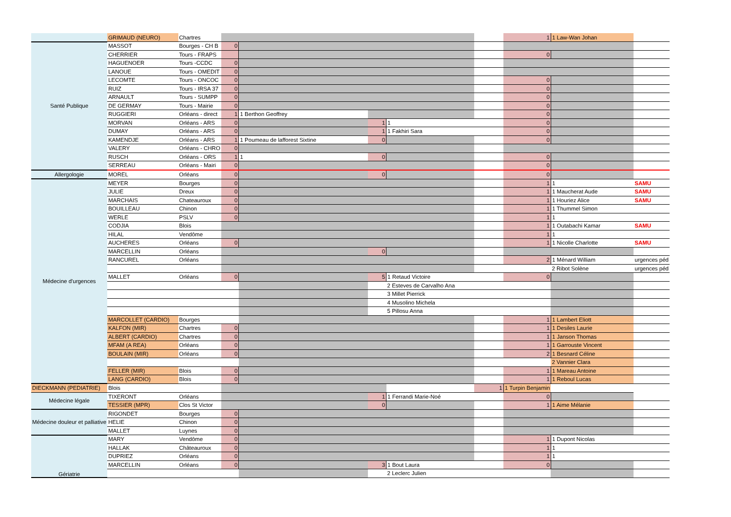| | GRIMAUD (NEURO) | Chartres | | | | | | 1 | 1 Law-Wan Johan | |
| Santé Publique | MASSOT | Bourges - CH B | 0 | | | | | | | |
| | CHERRIER | Tours - FRAPS | | | | | | 0 | | |
| | HAGUENOER | Tours -CCDC | 0 | | | | | | | |
| | LANOUE | Tours - OMEDIT | 0 | | | | | | | |
| | LECOMTE | Tours - ONCOC | 0 | | | | | 0 | | |
| | RUIZ | Tours - IRSA 37 | 0 | | | | | 0 | | |
| | ARNAULT | Tours - SUMPP | 0 | | | | | 0 | | |
| | DE GERMAY | Tours - Mairie | 0 | | | | | 0 | | |
| | RUGGIERI | Orléans - direct | 1 | 1 Berthon Geoffrey | | | | 0 | | |
| | MORVAN | Orléans - ARS | 0 | | 1 | 1 | | 0 | | |
| | DUMAY | Orléans - ARS | 0 | | 1 | 1 Fakhiri Sara | | 0 | | |
| | KAMENDJE | Orléans - ARS | 1 | 1 Poumeau de lafforest Sixtine | 0 | | | 0 | | |
| | VALERY | Orléans - CHRO | 0 | | | | | | | |
| | RUSCH | Orléans - ORS | 1 | 1 | 0 | | | 0 | | |
| | SERREAU | Orléans - Mairi | 0 | | | | | 0 | | |
| Allergologie | MOREL | Orléans | 0 | | 0 | | | 0 | | |
| Médecine d'urgences | MEYER | Bourges | 0 | | | | | 1 | 1 | SAMU |
| | JULIE | Dreux | 0 | | | | | 1 | 1 Maucherat Aude | SAMU |
| | MARCHAIS | Chateauroux | 0 | | | | | 1 | 1 Houriez Alice | SAMU |
| | BOUILLEAU | Chinon | 0 | | | | | 1 | 1 Thummel Simon | |
| | WERLE | PSLV | 0 | | | | | 1 | 1 | |
| | CODJIA | Blois | | | | | | 1 | 1 Outabachi Kamar | SAMU |
| | HILAL | Vendôme | | | | | | 1 | 1 | |
| | AUCHERES | Orléans | 0 | | | | | 1 | 1 Nicolle Charlotte | SAMU |
| | MARCELLIN | Orléans | | | 0 | | | | | |
| | RANCUREL | Orléans | | | | | | 2 | 1 Ménard William | urgences péd |
| | | | | | | | | | 2 Ribot Solène | urgences péd |
| | MALLET | Orléans | 0 | | 5 | 1 Retaud Victoire | | 0 | | |
| | | | | | | 2 Esteves de Carvalho Ana | | | | |
| | | | | | | 3 Millet Pierrick | | | | |
| | | | | | | 4 Musolino Michela | | | | |
| | | | | | | 5 Pillosu Anna | | | | |
| | MARCOLLET (CARDIO) | Bourges | | | | | | 1 | 1 Lambert Eliott | |
| | KALFON (MIR) | Chartres | 0 | | | | | 1 | 1 Desiles Laurie | |
| | ALBERT (CARDIO) | Chartres | 0 | | | | | 1 | 1 Janson Thomas | |
| | MFAM (A REA) | Orléans | 0 | | | | | 1 | 1 Garrouste Vincent | |
| | BOULAIN (MIR) | Orléans | 0 | | | | | 2 | 1 Besnard Céline | |
| | | | | | | | | | 2 Vannier Clara | |
| | FELLER (MIR) | Blois | 0 | | | | | 1 | 1 Mareau Antoine | |
| | LANG (CARDIO) | Blois | 0 | | | | | 1 | 1 Reboul Lucas | |
| DIECKMANN (PEDIATRIE) | Blois | | | | | | 1 | 1 Turpin Benjamin | | |
| Médecine légale | TIXERONT | Orléans | | | 1 | 1 Ferrandi Marie-Noé | | 0 | | |
| | TESSIER (MPR) | Clos St Victor | | | 0 | | | 1 | 1 Aime Mélanie | |
| Médecine douleur et palliative | RIGONDET | Bourges | 0 | | | | | | | |
| | HELIE | Chinon | 0 | | | | | | | |
| | MALLET | Luynes | 0 | | | | | | | |
| Gériatrie | MARY | Vendôme | 0 | | | | | 1 | 1 Dupont Nicolas | |
| | HALLAK | Châteauroux | 0 | | | | | 1 | 1 | |
| | DUPRIEZ | Orléans | 0 | | | | | 1 | 1 | |
| | MARCELLIN | Orléans | 0 | | 3 | 1 Bout Laura | | 0 | | |
| | | | | | | 2 Leclerc Julien | | | | |